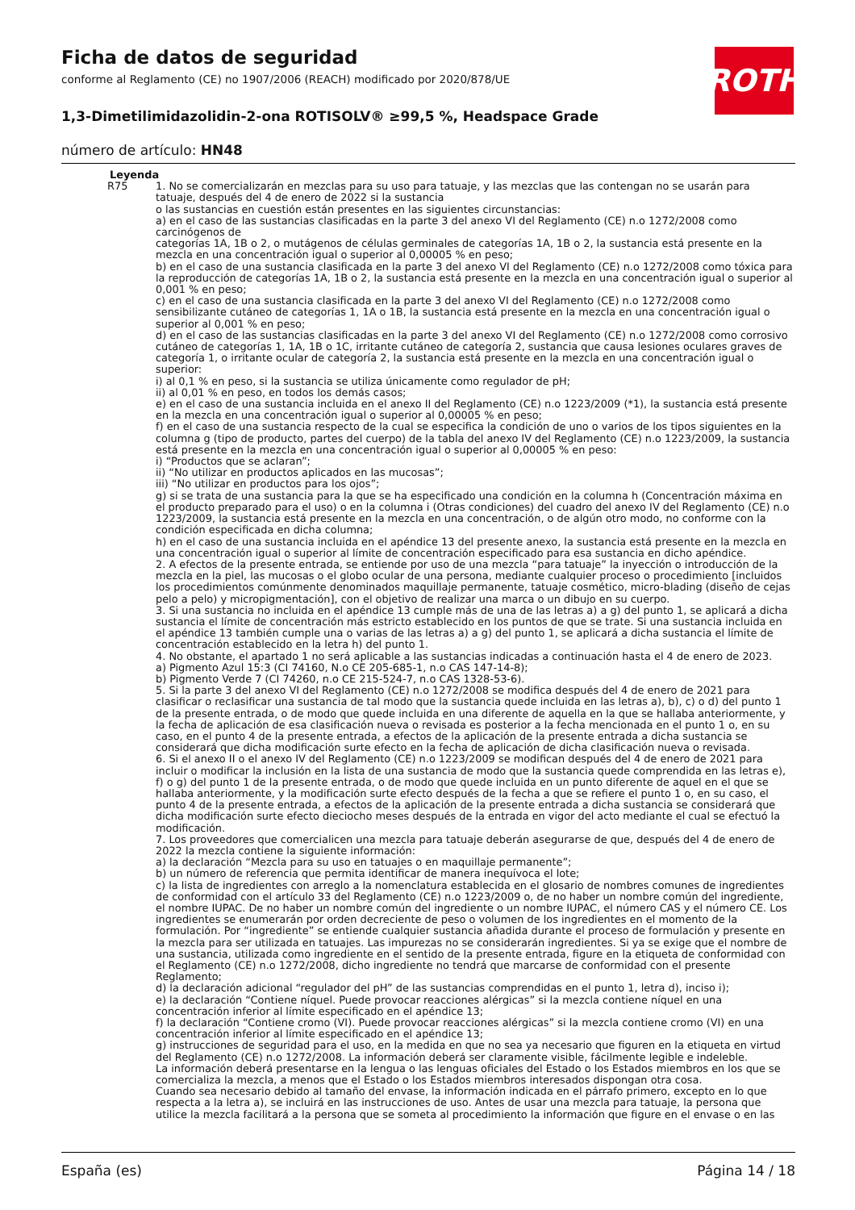Ficha de datos de seguridad
conforme al Reglamento (CE) no 1907/2006 (REACH) modificado por 2020/878/UE
1,3-Dimetilimidazolidin-2-ona ROTISOLV® ≥99,5 %, Headspace Grade
número de artículo: HN48
ROTH
Leyenda
R75 1. No se comercializarán en mezclas para su uso para tatuaje, y las mezclas que las contengan no se usarán para tatuaje, después del 4 de enero de 2022 si la sustancia
o las sustancias en cuestión están presentes en las siguientes circunstancias:
a) en el caso de las sustancias clasificadas en la parte 3 del anexo VI del Reglamento (CE) n.o 1272/2008 como carcinógenos de
categorías 1A, 1B o 2, o mutágenos de células germinales de categorías 1A, 1B o 2, la sustancia está presente en la mezcla en una concentración igual o superior al 0,00005 % en peso;
b) en el caso de una sustancia clasificada en la parte 3 del anexo VI del Reglamento (CE) n.o 1272/2008 como tóxica para la reproducción de categorías 1A, 1B o 2, la sustancia está presente en la mezcla en una concentración igual o superior al 0,001 % en peso;
c) en el caso de una sustancia clasificada en la parte 3 del anexo VI del Reglamento (CE) n.o 1272/2008 como sensibilizante cutáneo de categorías 1, 1A o 1B, la sustancia está presente en la mezcla en una concentración igual o superior al 0,001 % en peso;
d) en el caso de las sustancias clasificadas en la parte 3 del anexo VI del Reglamento (CE) n.o 1272/2008 como corrosivo cutáneo de categorías 1, 1A, 1B o 1C, irritante cutáneo de categoría 2, sustancia que causa lesiones oculares graves de categoría 1, o irritante ocular de categoría 2, la sustancia está presente en la mezcla en una concentración igual o superior:
i) al 0,1 % en peso, si la sustancia se utiliza únicamente como regulador de pH;
ii) al 0,01 % en peso, en todos los demás casos;
e) en el caso de una sustancia incluida en el anexo II del Reglamento (CE) n.o 1223/2009 (*1), la sustancia está presente en la mezcla en una concentración igual o superior al 0,00005 % en peso;
f) en el caso de una sustancia respecto de la cual se especifica la condición de uno o varios de los tipos siguientes en la columna g (tipo de producto, partes del cuerpo) de la tabla del anexo IV del Reglamento (CE) n.o 1223/2009, la sustancia está presente en la mezcla en una concentración igual o superior al 0,00005 % en peso:
i) “Productos que se aclaran”;
ii) “No utilizar en productos aplicados en las mucosas”;
iii) “No utilizar en productos para los ojos”;
g) si se trata de una sustancia para la que se ha especificado una condición en la columna h (Concentración máxima en el producto preparado para el uso) o en la columna i (Otras condiciones) del cuadro del anexo IV del Reglamento (CE) n.o 1223/2009, la sustancia está presente en la mezcla en una concentración, o de algún otro modo, no conforme con la condición especificada en dicha columna;
h) en el caso de una sustancia incluida en el apéndice 13 del presente anexo, la sustancia está presente en la mezcla en una concentración igual o superior al límite de concentración especificado para esa sustancia en dicho apéndice.
2. A efectos de la presente entrada, se entiende por uso de una mezcla “para tatuaje” la inyección o introducción de la mezcla en la piel, las mucosas o el globo ocular de una persona, mediante cualquier proceso o procedimiento [incluidos los procedimientos comúnmente denominados maquillaje permanente, tatuaje cosmético, micro-blading (diseño de cejas pelo a pelo) y micropigmentación], con el objetivo de realizar una marca o un dibujo en su cuerpo.
3. Si una sustancia no incluida en el apéndice 13 cumple más de una de las letras a) a g) del punto 1, se aplicará a dicha sustancia el límite de concentración más estricto establecido en los puntos de que se trate. Si una sustancia incluida en el apéndice 13 también cumple una o varias de las letras a) a g) del punto 1, se aplicará a dicha sustancia el límite de concentración establecido en la letra h) del punto 1.
4. No obstante, el apartado 1 no será aplicable a las sustancias indicadas a continuación hasta el 4 de enero de 2023.
a) Pigmento Azul 15:3 (CI 74160, N.o CE 205-685-1, n.o CAS 147-14-8);
b) Pigmento Verde 7 (CI 74260, n.o CE 215-524-7, n.o CAS 1328-53-6).
5. Si la parte 3 del anexo VI del Reglamento (CE) n.o 1272/2008 se modifica después del 4 de enero de 2021 para clasificar o reclasificar una sustancia de tal modo que la sustancia quede incluida en las letras a), b), c) o d) del punto 1 de la presente entrada, o de modo que quede incluida en una diferente de aquella en la que se hallaba anteriormente, y la fecha de aplicación de esa clasificación nueva o revisada es posterior a la fecha mencionada en el punto 1 o, en su caso, en el punto 4 de la presente entrada, a efectos de la aplicación de la presente entrada a dicha sustancia se considerará que dicha modificación surte efecto en la fecha de aplicación de dicha clasificación nueva o revisada.
6. Si el anexo II o el anexo IV del Reglamento (CE) n.o 1223/2009 se modifican después del 4 de enero de 2021 para incluir o modificar la inclusión en la lista de una sustancia de modo que la sustancia quede comprendida en las letras e), f) o g) del punto 1 de la presente entrada, o de modo que quede incluida en un punto diferente de aquel en el que se hallaba anteriormente, y la modificación surte efecto después de la fecha a que se refiere el punto 1 o, en su caso, el punto 4 de la presente entrada, a efectos de la aplicación de la presente entrada a dicha sustancia se considerará que dicha modificación surte efecto dieciocho meses después de la entrada en vigor del acto mediante el cual se efectuó la modificación.
7. Los proveedores que comercialicen una mezcla para tatuaje deberán asegurarse de que, después del 4 de enero de 2022 la mezcla contiene la siguiente información:
a) la declaración “Mezcla para su uso en tatuajes o en maquillaje permanente”;
b) un número de referencia que permita identificar de manera inequívoca el lote;
c) la lista de ingredientes con arreglo a la nomenclatura establecida en el glosario de nombres comunes de ingredientes de conformidad con el artículo 33 del Reglamento (CE) n.o 1223/2009 o, de no haber un nombre común del ingrediente, el nombre IUPAC. De no haber un nombre común del ingrediente o un nombre IUPAC, el número CAS y el número CE. Los ingredientes se enumerarán por orden decreciente de peso o volumen de los ingredientes en el momento de la formulación. Por “ingrediente” se entiende cualquier sustancia añadida durante el proceso de formulación y presente en la mezcla para ser utilizada en tatuajes. Las impurezas no se considerarán ingredientes. Si ya se exige que el nombre de una sustancia, utilizada como ingrediente en el sentido de la presente entrada, figure en la etiqueta de conformidad con el Reglamento (CE) n.o 1272/2008, dicho ingrediente no tendrá que marcarse de conformidad con el presente Reglamento;
d) la declaración adicional “regulador del pH” de las sustancias comprendidas en el punto 1, letra d), inciso i);
e) la declaración “Contiene níquel. Puede provocar reacciones alérgicas” si la mezcla contiene níquel en una concentración inferior al límite especificado en el apéndice 13;
f) la declaración “Contiene cromo (VI). Puede provocar reacciones alérgicas” si la mezcla contiene cromo (VI) en una concentración inferior al límite especificado en el apéndice 13;
g) instrucciones de seguridad para el uso, en la medida en que no sea ya necesario que figuren en la etiqueta en virtud del Reglamento (CE) n.o 1272/2008. La información deberá ser claramente visible, fácilmente legible e indeleble.
La información deberá presentarse en la lengua o las lenguas oficiales del Estado o los Estados miembros en los que se comercializa la mezcla, a menos que el Estado o los Estados miembros interesados dispongan otra cosa.
Cuando sea necesario debido al tamaño del envase, la información indicada en el párrafo primero, excepto en lo que respecta a la letra a), se incluirá en las instrucciones de uso. Antes de usar una mezcla para tatuaje, la persona que utilice la mezcla facilitará a la persona que se someta al procedimiento la información que figure en el envase o en las
España (es) Página 14 / 18